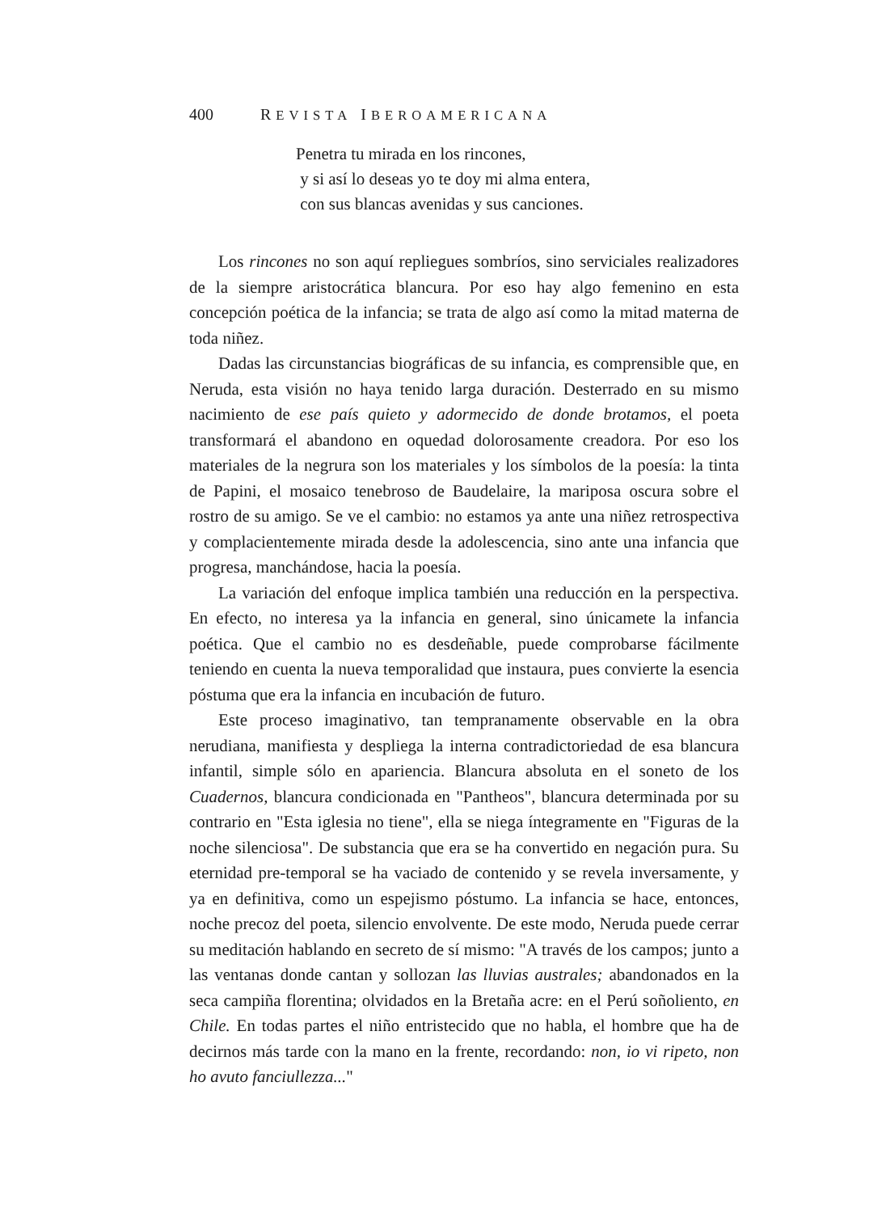400 REVISTA IBEROAMERICANA
Penetra tu mirada en los rincones,
y si así lo deseas yo te doy mi alma entera,
con sus blancas avenidas y sus canciones.
Los rincones no son aquí repliegues sombríos, sino serviciales realizadores de la siempre aristocrática blancura. Por eso hay algo femenino en esta concepción poética de la infancia; se trata de algo así como la mitad materna de toda niñez.
Dadas las circunstancias biográficas de su infancia, es comprensible que, en Neruda, esta visión no haya tenido larga duración. Desterrado en su mismo nacimiento de ese país quieto y adormecido de donde brotamos, el poeta transformará el abandono en oquedad dolorosamente creadora. Por eso los materiales de la negrura son los materiales y los símbolos de la poesía: la tinta de Papini, el mosaico tenebroso de Baudelaire, la mariposa oscura sobre el rostro de su amigo. Se ve el cambio: no estamos ya ante una niñez retrospectiva y complacientemente mirada desde la adolescencia, sino ante una infancia que progresa, manchándose, hacia la poesía.
La variación del enfoque implica también una reducción en la perspectiva. En efecto, no interesa ya la infancia en general, sino únicamete la infancia poética. Que el cambio no es desdeñable, puede comprobarse fácilmente teniendo en cuenta la nueva temporalidad que instaura, pues convierte la esencia póstuma que era la infancia en incubación de futuro.
Este proceso imaginativo, tan tempranamente observable en la obra nerudiana, manifiesta y despliega la interna contradictoriedad de esa blancura infantil, simple sólo en apariencia. Blancura absoluta en el soneto de los Cuadernos, blancura condicionada en "Pantheos", blancura determinada por su contrario en "Esta iglesia no tiene", ella se niega íntegramente en "Figuras de la noche silenciosa". De substancia que era se ha convertido en negación pura. Su eternidad pre-temporal se ha vaciado de contenido y se revela inversamente, y ya en definitiva, como un espejismo póstumo. La infancia se hace, entonces, noche precoz del poeta, silencio envolvente. De este modo, Neruda puede cerrar su meditación hablando en secreto de sí mismo: "A través de los campos; junto a las ventanas donde cantan y sollozan las lluvias australes; abandonados en la seca campiña florentina; olvidados en la Bretaña acre: en el Perú soñoliento, en Chile. En todas partes el niño entristecido que no habla, el hombre que ha de decirnos más tarde con la mano en la frente, recordando: non, io vi ripeto, non ho avuto fanciullezza..."